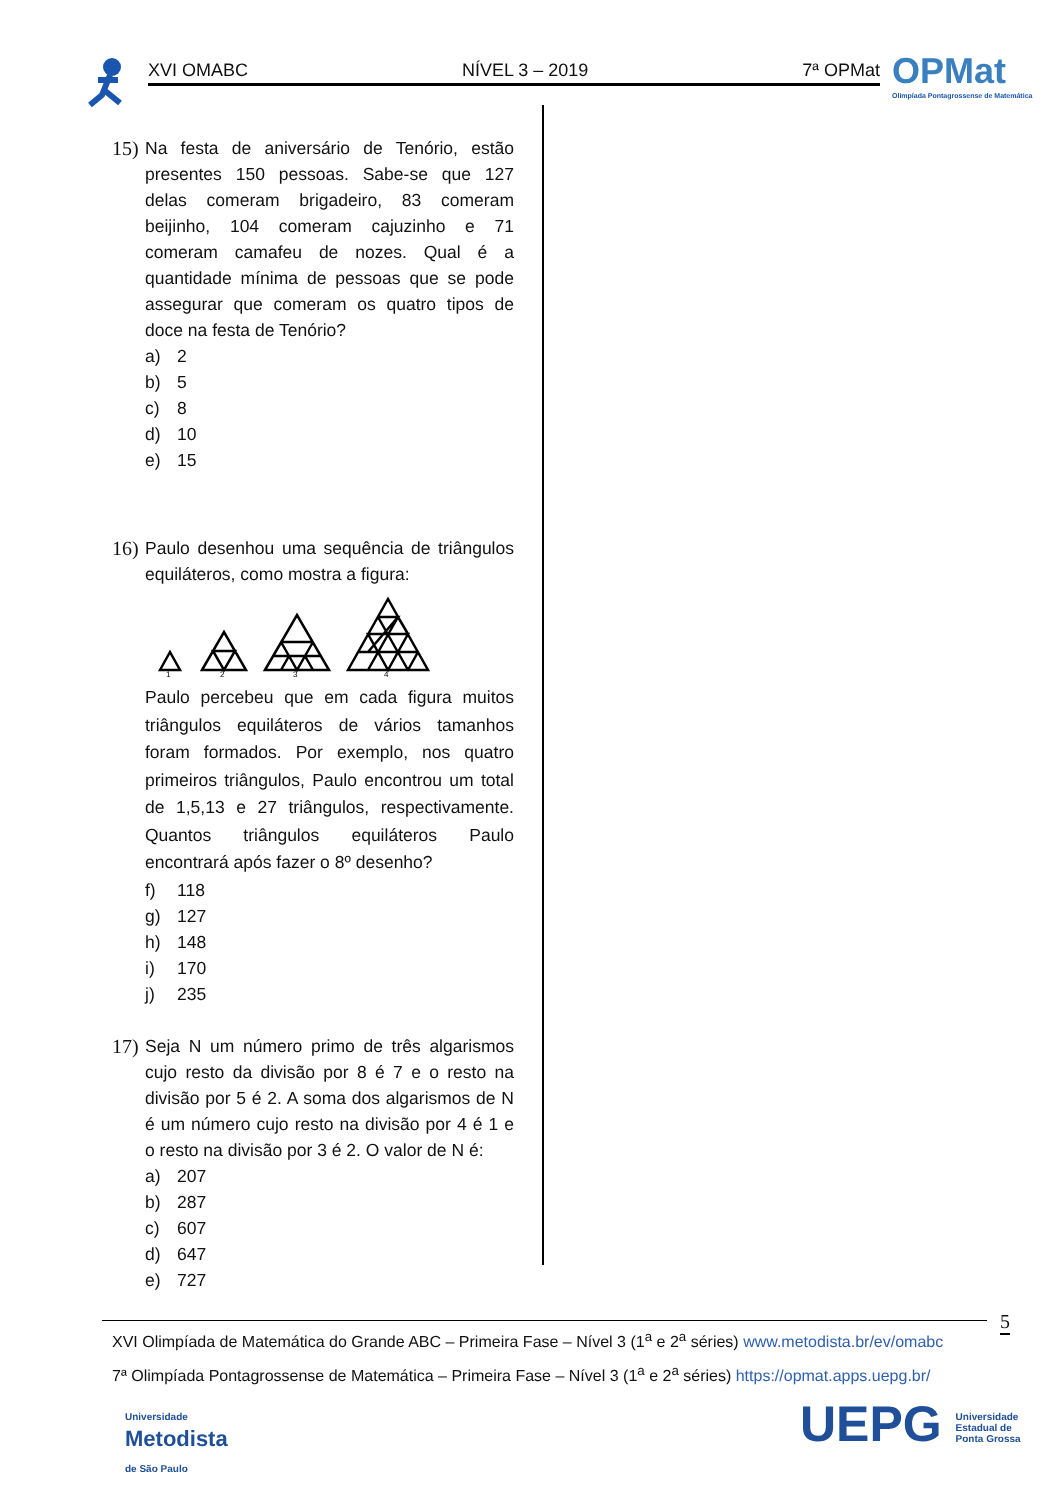XVI OMABC NÍVEL 3 – 2019 7ª OPMat
OPMat
Olimpíada Pontagrossense de Matemática
15)
Na festa de aniversário de Tenório, estão presentes 150 pessoas. Sabe-se que 127 delas comeram brigadeiro, 83 comeram beijinho, 104 comeram cajuzinho e 71 comeram camafeu de nozes. Qual é a quantidade mínima de pessoas que se pode assegurar que comeram os quatro tipos de doce na festa de Tenório?
a) 2
b) 5
c) 8
d) 10
e) 15
16)
Paulo desenhou uma sequência de triângulos equiláteros, como mostra a figura:
1
2
3
4
Paulo percebeu que em cada figura muitos triângulos equiláteros de vários tamanhos foram formados. Por exemplo, nos quatro primeiros triângulos, Paulo encontrou um total de 1,5,13 e 27 triângulos, respectivamente. Quantos triângulos equiláteros Paulo encontrará após fazer o 8º desenho?
f) 118
g) 127
h) 148
i) 170
j) 235
17)
Seja N um número primo de três algarismos cujo resto da divisão por 8 é 7 e o resto na divisão por 5 é 2. A soma dos algarismos de N é um número cujo resto na divisão por 4 é 1 e o resto na divisão por 3 é 2. O valor de N é:
a) 207
b) 287
c) 607
d) 647
e) 727
5
XVI Olimpíada de Matemática do Grande ABC – Primeira Fase – Nível 3 (1<sup>a</sup> e 2<sup>a</sup> séries) www.metodista.br/ev/omabc
7ª Olimpíada Pontagrossense de Matemática – Primeira Fase – Nível 3 (1<sup>a</sup> e 2<sup>a</sup> séries) https://opmat.apps.uepg.br/
Universidade
Metodista
de São Paulo
UEPG Universidade
Estadual de
Ponta Grossa